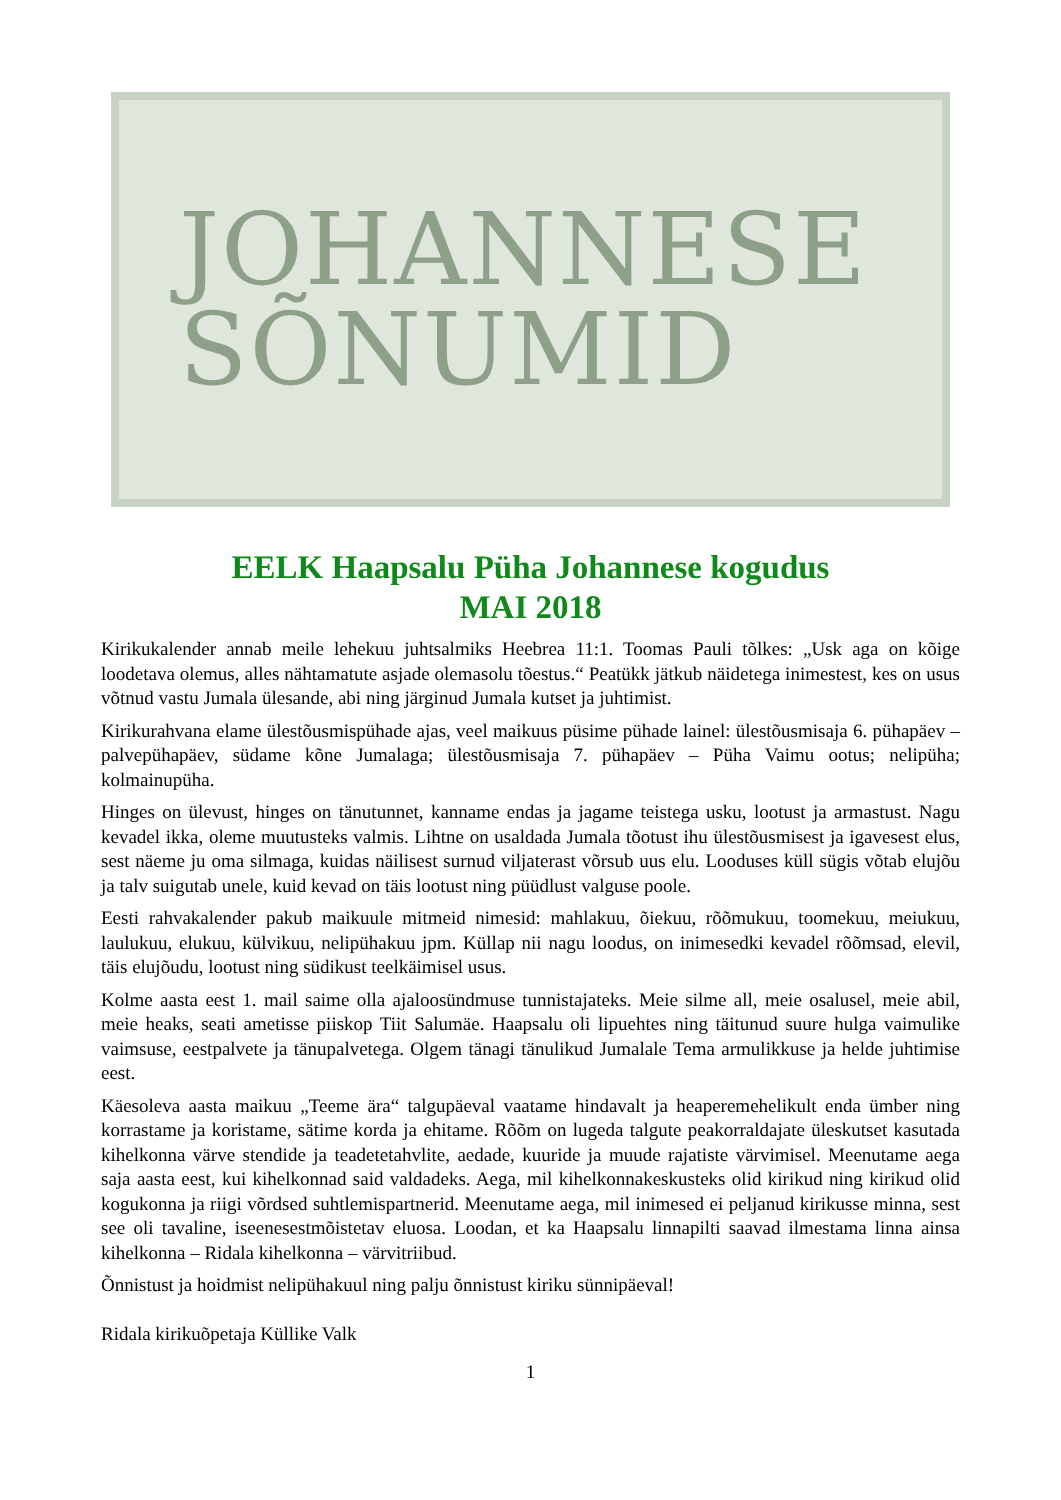JOHANNESE
SÕNUMID
EELK Haapsalu Püha Johannese kogudus
MAI 2018
Kirikukalender annab meile lehekuu juhtsalmiks Heebrea 11:1. Toomas Pauli tõlkes: „Usk aga on kõige loodetava olemus, alles nähtamatute asjade olemasolu tõestus.“ Peatükk jätkub näidetega inimestest, kes on usus võtnud vastu Jumala ülesande, abi ning järginud Jumala kutset ja juhtimist.
Kirikurahvana elame ülestõusmispühade ajas, veel maikuus püsime pühade lainel: ülestõusmisaja 6. pühapäev – palvepühapäev, südame kõne Jumalaga; ülestõusmisaja 7. pühapäev – Püha Vaimu ootus; nelipüha; kolmainupüha.
Hinges on ülevust, hinges on tänutunnet, kanname endas ja jagame teistega usku, lootust ja armastust. Nagu kevadel ikka, oleme muutusteks valmis. Lihtne on usaldada Jumala tõotust ihu ülestõusmisest ja igavesest elus, sest näeme ju oma silmaga, kuidas näilisest surnud viljaterast võrsub uus elu. Looduses küll sügis võtab elujõu ja talv suigutab unele, kuid kevad on täis lootust ning püüdlust valguse poole.
Eesti rahvakalender pakub maikuule mitmeid nimesid: mahlakuu, õiekuu, rõõmukuu, toomekuu, meiukuu, laulukuu, elukuu, külvikuu, nelipühakuu jpm. Küllap nii nagu loodus, on inimesedki kevadel rõõmsad, elevil, täis elujõudu, lootust ning südikust teelkäimisel usus.
Kolme aasta eest 1. mail saime olla ajaloosündmuse tunnistajateks. Meie silme all, meie osalusel, meie abil, meie heaks, seati ametisse piiskop Tiit Salumäe. Haapsalu oli lipuehtes ning täitunud suure hulga vaimulike vaimsuse, eestpalvete ja tänupalvetega. Olgem tänagi tänulikud Jumalale Tema armulikkuse ja helde juhtimise eest.
Käesoleva aasta maikuu „Teeme ära“ talgupäeval vaatame hindavalt ja heaperemehelikult enda ümber ning korrastame ja koristame, sätime korda ja ehitame. Rõõm on lugeda talgute peakorraldajate üleskutset kasutada kihelkonna värve stendide ja teadetetahvlite, aedade, kuuride ja muude rajatiste värvimisel. Meenutame aega saja aasta eest, kui kihelkonnad said valdadeks. Aega, mil kihelkonnakeskusteks olid kirikud ning kirikud olid kogukonna ja riigi võrdsed suhtlemispartnerid. Meenutame aega, mil inimesed ei peljanud kirikusse minna, sest see oli tavaline, iseenesestmõistetav eluosa. Loodan, et ka Haapsalu linnapilti saavad ilmestama linna ainsa kihelkonna – Ridala kihelkonna – värvitriibud.
Õnnistust ja hoidmist nelipühakuul ning palju õnnistust kiriku sünnipäeval!
Ridala kirikuõpetaja Küllike Valk
1